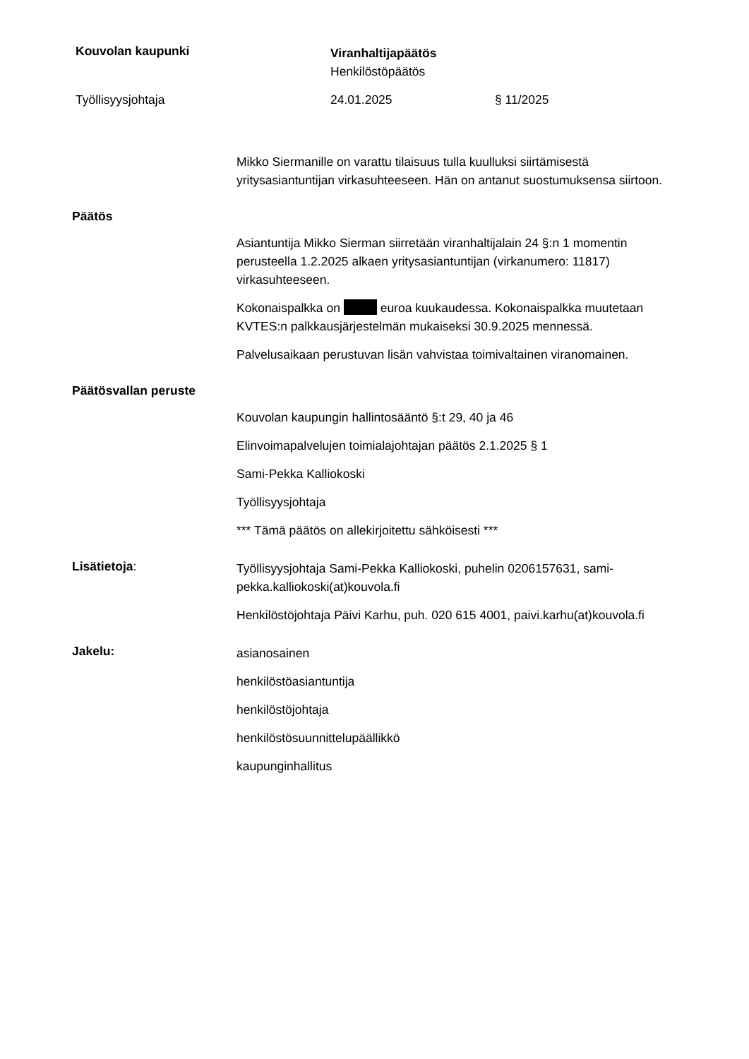Kouvolan kaupunki
Viranhaltijapäätös
Henkilöstöpäätös
Työllisyysjohtaja 24.01.2025 § 11/2025
Mikko Siermanille on varattu tilaisuus tulla kuulluksi siirtämisestä yritysasiantuntijan virkasuhteeseen. Hän on antanut suostumuksensa siirtoon.
Päätös
Asiantuntija Mikko Sierman siirretään viranhaltijalain 24 §:n 1 momentin perusteella 1.2.2025 alkaen yritysasiantuntijan (virkanumero: 11817) virkasuhteeseen.
Kokonaispalkka on euroa kuukaudessa. Kokonaispalkka muutetaan KVTES:n palkkausjärjestelmän mukaiseksi 30.9.2025 mennessä.
Palvelusaikaan perustuvan lisän vahvistaa toimivaltainen viranomainen.
Päätösvallan peruste
Kouvolan kaupungin hallintosääntö §:t 29, 40 ja 46
Elinvoimapalvelujen toimialajohtajan päätös 2.1.2025 § 1
Sami-Pekka Kalliokoski
Työllisyysjohtaja
*** Tämä päätös on allekirjoitettu sähköisesti ***
Lisätietoja:
Työllisyysjohtaja Sami-Pekka Kalliokoski, puhelin 0206157631, sami-pekka.kalliokoski(at)kouvola.fi
Henkilöstöjohtaja Päivi Karhu, puh. 020 615 4001, paivi.karhu(at)kouvola.fi
Jakelu:
asianosainen
henkilöstöasiantuntija
henkilöstöjohtaja
henkilöstösuunnittelupäällikkö
kaupunginhallitus